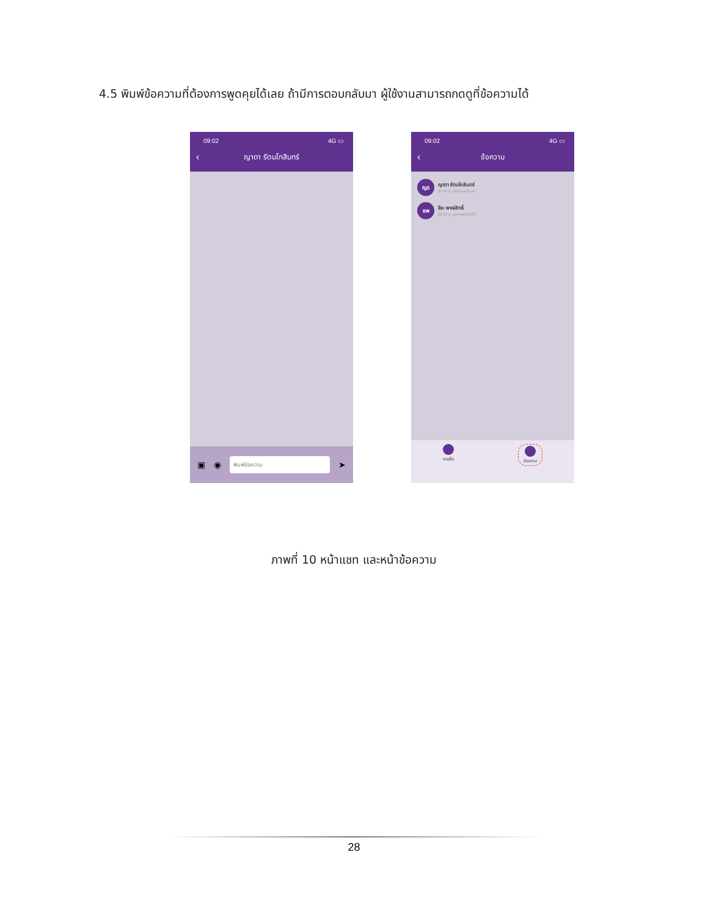4.5 พิมพ์ข้อความที่ต้องการพูดคุยได้เลย ถ้ามีการตอบกลับมา ผู้ใช้งานสามารถกดดูที่ข้อความได้
09:02 4G ▭
‹ ญาดา รัตนโกสินทร์
▣ ◉
พิมพ์ข้อความ
➤
09:02 4G ▭
‹ ข้อความ
ญร
ญาดา รัตนโกสินทร์
20:46 น. นัดได้เลยไหมคะ
ธพ
ธีระ พงษ์สิทธิ์
22:48 น. รูปภาพหรือวิดีโอ
รายชื่อ ข้อความ
ภาพที่ 10 หน้าแชท และหน้าข้อความ
28